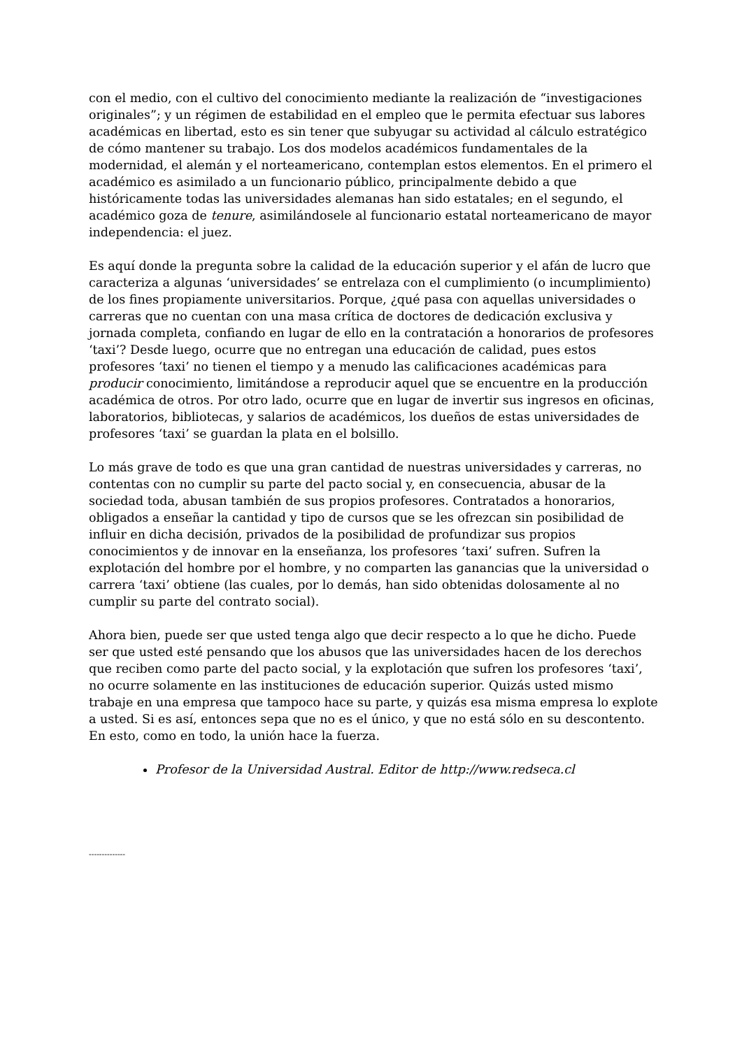con el medio, con el cultivo del conocimiento mediante la realización de “investigaciones originales”; y un régimen de estabilidad en el empleo que le permita efectuar sus labores académicas en libertad, esto es sin tener que subyugar su actividad al cálculo estratégico de cómo mantener su trabajo. Los dos modelos académicos fundamentales de la modernidad, el alemán y el norteamericano, contemplan estos elementos. En el primero el académico es asimilado a un funcionario público, principalmente debido a que históricamente todas las universidades alemanas han sido estatales; en el segundo, el académico goza de tenure, asimilándosele al funcionario estatal norteamericano de mayor independencia: el juez.
Es aquí donde la pregunta sobre la calidad de la educación superior y el afán de lucro que caracteriza a algunas ‘universidades’ se entrelaza con el cumplimiento (o incumplimiento) de los fines propiamente universitarios. Porque, ¿qué pasa con aquellas universidades o carreras que no cuentan con una masa crítica de doctores de dedicación exclusiva y jornada completa, confiando en lugar de ello en la contratación a honorarios de profesores ‘taxi’? Desde luego, ocurre que no entregan una educación de calidad, pues estos profesores ‘taxi’ no tienen el tiempo y a menudo las calificaciones académicas para producir conocimiento, limitándose a reproducir aquel que se encuentre en la producción académica de otros. Por otro lado, ocurre que en lugar de invertir sus ingresos en oficinas, laboratorios, bibliotecas, y salarios de académicos, los dueños de estas universidades de profesores ‘taxi’ se guardan la plata en el bolsillo.
Lo más grave de todo es que una gran cantidad de nuestras universidades y carreras, no contentas con no cumplir su parte del pacto social y, en consecuencia, abusar de la sociedad toda, abusan también de sus propios profesores. Contratados a honorarios, obligados a enseñar la cantidad y tipo de cursos que se les ofrezcan sin posibilidad de influir en dicha decisión, privados de la posibilidad de profundizar sus propios conocimientos y de innovar en la enseñanza, los profesores ‘taxi’ sufren. Sufren la explotación del hombre por el hombre, y no comparten las ganancias que la universidad o carrera ‘taxi’ obtiene (las cuales, por lo demás, han sido obtenidas dolosamente al no cumplir su parte del contrato social).
Ahora bien, puede ser que usted tenga algo que decir respecto a lo que he dicho. Puede ser que usted esté pensando que los abusos que las universidades hacen de los derechos que reciben como parte del pacto social, y la explotación que sufren los profesores ‘taxi’, no ocurre solamente en las instituciones de educación superior. Quizás usted mismo trabaje en una empresa que tampoco hace su parte, y quizás esa misma empresa lo explote a usted. Si es así, entonces sepa que no es el único, y que no está sólo en su descontento. En esto, como en todo, la unión hace la fuerza.
Profesor de la Universidad Austral. Editor de http://www.redseca.cl
--------------